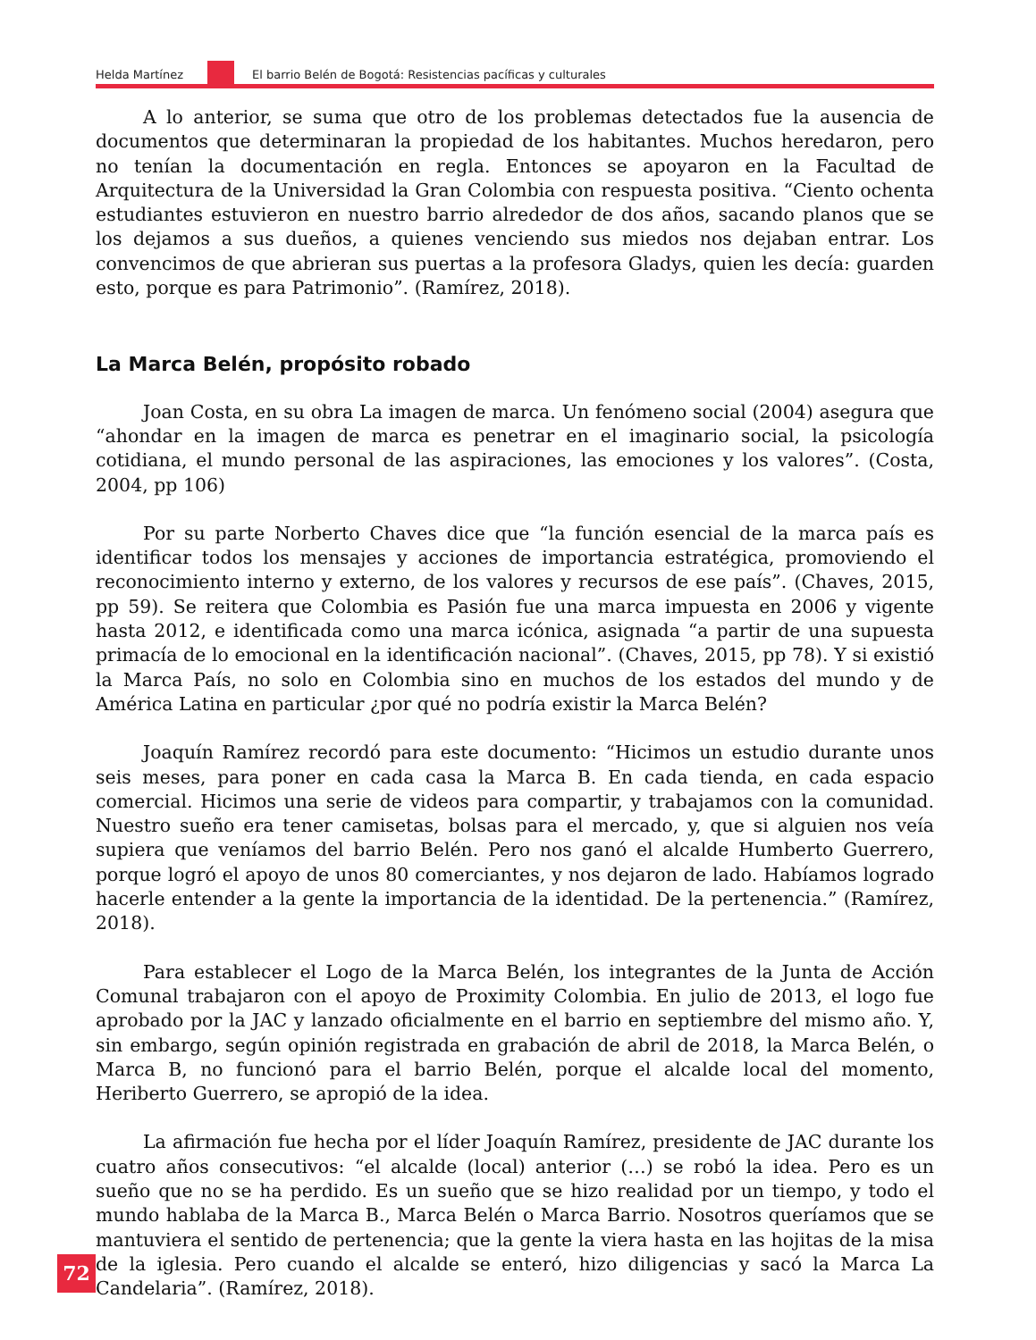Helda Martínez El barrio Belén de Bogotá: Resistencias pacíficas y culturales
A lo anterior, se suma que otro de los problemas detectados fue la ausencia de documentos que determinaran la propiedad de los habitantes. Muchos heredaron, pero no tenían la documentación en regla. Entonces se apoyaron en la Facultad de Arquitectura de la Universidad la Gran Colombia con respuesta positiva. “Ciento ochenta estudiantes estuvieron en nuestro barrio alrededor de dos años, sacando planos que se los dejamos a sus dueños, a quienes venciendo sus miedos nos dejaban entrar. Los convencimos de que abrieran sus puertas a la profesora Gladys, quien les decía: guarden esto, porque es para Patrimonio”. (Ramírez, 2018).
La Marca Belén, propósito robado
Joan Costa, en su obra La imagen de marca. Un fenómeno social (2004) asegura que “ahondar en la imagen de marca es penetrar en el imaginario social, la psicología cotidiana, el mundo personal de las aspiraciones, las emociones y los valores”. (Costa, 2004, pp 106)
Por su parte Norberto Chaves dice que “la función esencial de la marca país es identificar todos los mensajes y acciones de importancia estratégica, promoviendo el reconocimiento interno y externo, de los valores y recursos de ese país”. (Chaves, 2015, pp 59). Se reitera que Colombia es Pasión fue una marca impuesta en 2006 y vigente hasta 2012, e identificada como una marca icónica, asignada “a partir de una supuesta primacía de lo emocional en la identificación nacional”. (Chaves, 2015, pp 78). Y si existió la Marca País, no solo en Colombia sino en muchos de los estados del mundo y de América Latina en particular ¿por qué no podría existir la Marca Belén?
Joaquín Ramírez recordó para este documento: “Hicimos un estudio durante unos seis meses, para poner en cada casa la Marca B. En cada tienda, en cada espacio comercial. Hicimos una serie de videos para compartir, y trabajamos con la comunidad. Nuestro sueño era tener camisetas, bolsas para el mercado, y, que si alguien nos veía supiera que veníamos del barrio Belén. Pero nos ganó el alcalde Humberto Guerrero, porque logró el apoyo de unos 80 comerciantes, y nos dejaron de lado. Habíamos logrado hacerle entender a la gente la importancia de la identidad. De la pertenencia.” (Ramírez, 2018).
Para establecer el Logo de la Marca Belén, los integrantes de la Junta de Acción Comunal trabajaron con el apoyo de Proximity Colombia. En julio de 2013, el logo fue aprobado por la JAC y lanzado oficialmente en el barrio en septiembre del mismo año. Y, sin embargo, según opinión registrada en grabación de abril de 2018, la Marca Belén, o Marca B, no funcionó para el barrio Belén, porque el alcalde local del momento, Heriberto Guerrero, se apropió de la idea.
La afirmación fue hecha por el líder Joaquín Ramírez, presidente de JAC durante los cuatro años consecutivos: “el alcalde (local) anterior (…) se robó la idea. Pero es un sueño que no se ha perdido. Es un sueño que se hizo realidad por un tiempo, y todo el mundo hablaba de la Marca B., Marca Belén o Marca Barrio. Nosotros queríamos que se mantuviera el sentido de pertenencia; que la gente la viera hasta en las hojitas de la misa de la iglesia. Pero cuando el alcalde se enteró, hizo diligencias y sacó la Marca La Candelaria”. (Ramírez, 2018).
72